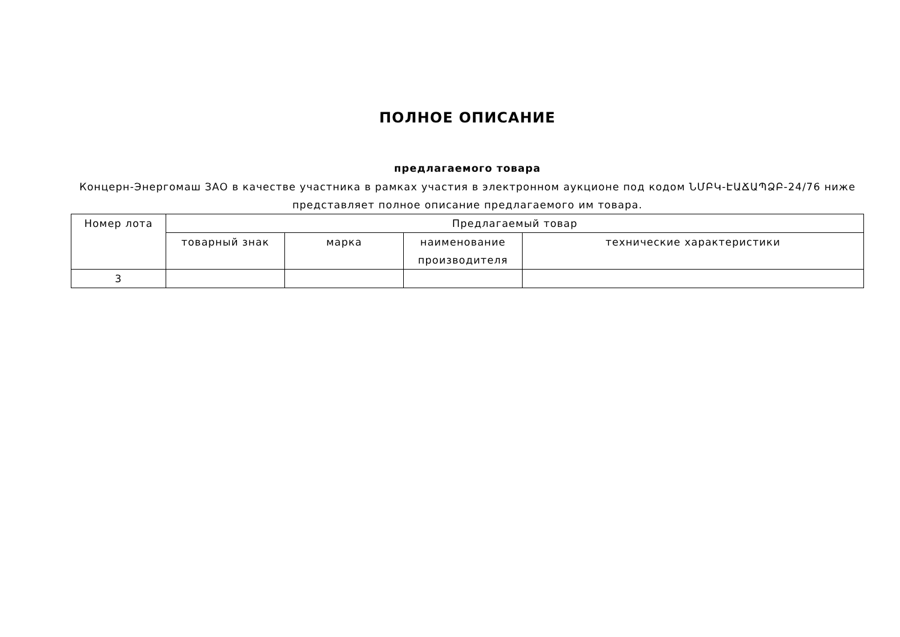ПОЛНОЕ ОПИСАНИЕ
предлагаемого товара
Концерн-Энергомаш ЗАО в качестве участника в рамках участия в электронном аукционе под кодом ՆՄԲԿ-ԷԱՃԱՊՁԲ-24/76 ниже представляет полное описание предлагаемого им товара.
| Номер лота | Предлагаемый товар | | | |
| --- | --- | --- | --- | --- |
| | товарный знак | марка | наименование производителя | технические характеристики |
| 3 | | | | |